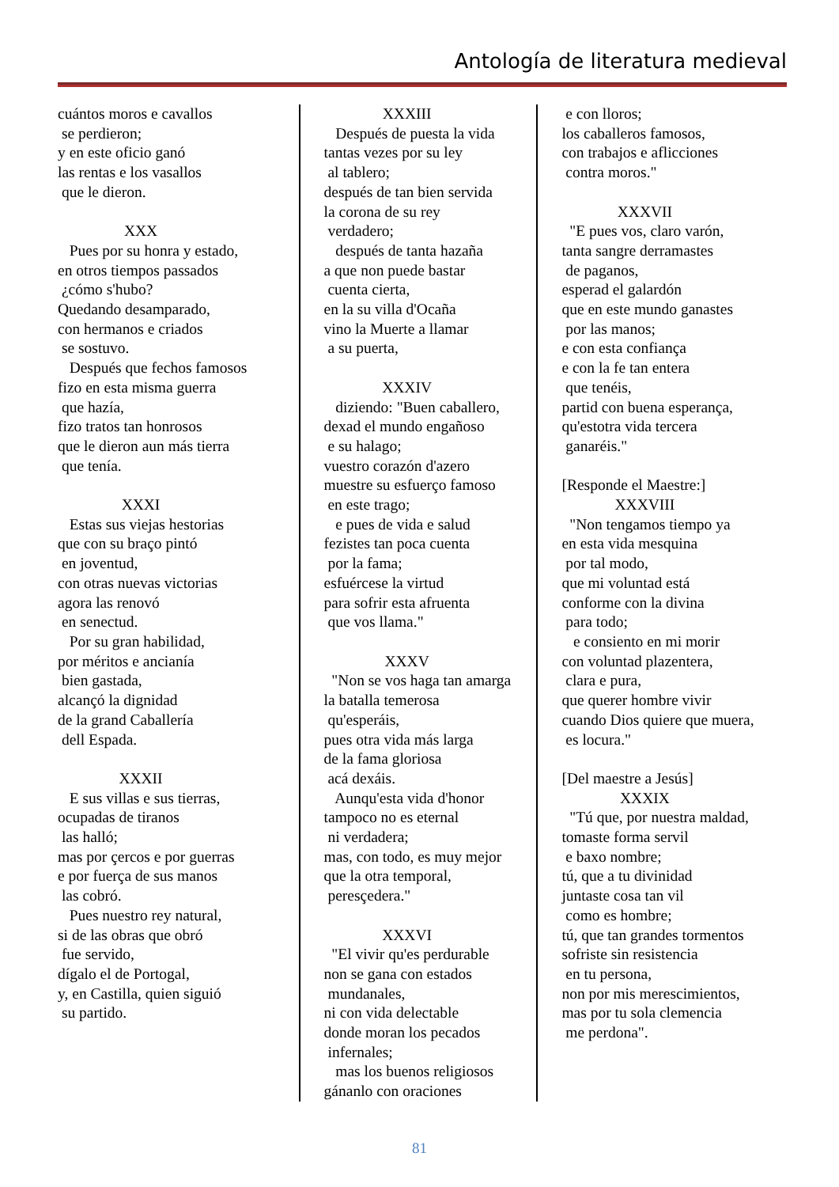Antología de literatura medieval
cuántos moros e cavallos se perdieron; y en este oficio ganó las rentas e los vasallos que le dieron.
XXX
Pues por su honra y estado, en otros tiempos passados ¿cómo s'hubo? Quedando desamparado, con hermanos e criados se sostuvo. Después que fechos famosos fizo en esta misma guerra que hazía, fizo tratos tan honrosos que le dieron aun más tierra que tenía.
XXXI
Estas sus viejas hestorias que con su braço pintó en joventud, con otras nuevas victorias agora las renovó en senectud. Por su gran habilidad, por méritos e ancianía bien gastada, alcançó la dignidad de la grand Caballería dell Espada.
XXXII
E sus villas e sus tierras, ocupadas de tiranos las halló; mas por çercos e por guerras e por fuerça de sus manos las cobró. Pues nuestro rey natural, si de las obras que obró fue servido, dígalo el de Portogal, y, en Castilla, quien siguió su partido.
XXXIII
Después de puesta la vida tantas vezes por su ley al tablero; después de tan bien servida la corona de su rey verdadero; después de tanta hazaña a que non puede bastar cuenta cierta, en la su villa d'Ocaña vino la Muerte a llamar a su puerta,
XXXIV
diziendo: "Buen caballero, dexad el mundo engañoso e su halago; vuestro corazón d'azero muestre su esfuerço famoso en este trago; e pues de vida e salud fezistes tan poca cuenta por la fama; esfuércese la virtud para sofrir esta afruenta que vos llama."
XXXV
"Non se vos haga tan amarga la batalla temerosa qu'esperáis, pues otra vida más larga de la fama gloriosa acá dexáis. Aunqu'esta vida d'honor tampoco no es eternal ni verdadera; mas, con todo, es muy mejor que la otra temporal, peresçedera."
XXXVI
"El vivir qu'es perdurable non se gana con estados mundanales, ni con vida delectable donde moran los pecados infernales; mas los buenos religiosos gánanlo con oraciones
e con lloros; los caballeros famosos, con trabajos e aflicciones contra moros."
XXXVII
"E pues vos, claro varón, tanta sangre derramastes de paganos, esperad el galardón que en este mundo ganastes por las manos; e con esta confiança e con la fe tan entera que tenéis, partid con buena esperança, qu'estotra vida tercera ganaréis." [Responde el Maestre:]
XXXVIII
"Non tengamos tiempo ya en esta vida mesquina por tal modo, que mi voluntad está conforme con la divina para todo; e consiento en mi morir con voluntad plazentera, clara e pura, que querer hombre vivir cuando Dios quiere que muera, es locura." [Del maestre a Jesús]
XXXIX
"Tú que, por nuestra maldad, tomaste forma servil e baxo nombre; tú, que a tu divinidad juntaste cosa tan vil como es hombre; tú, que tan grandes tormentos sofriste sin resistencia en tu persona, non por mis merescimientos, mas por tu sola clemencia me perdona".
81